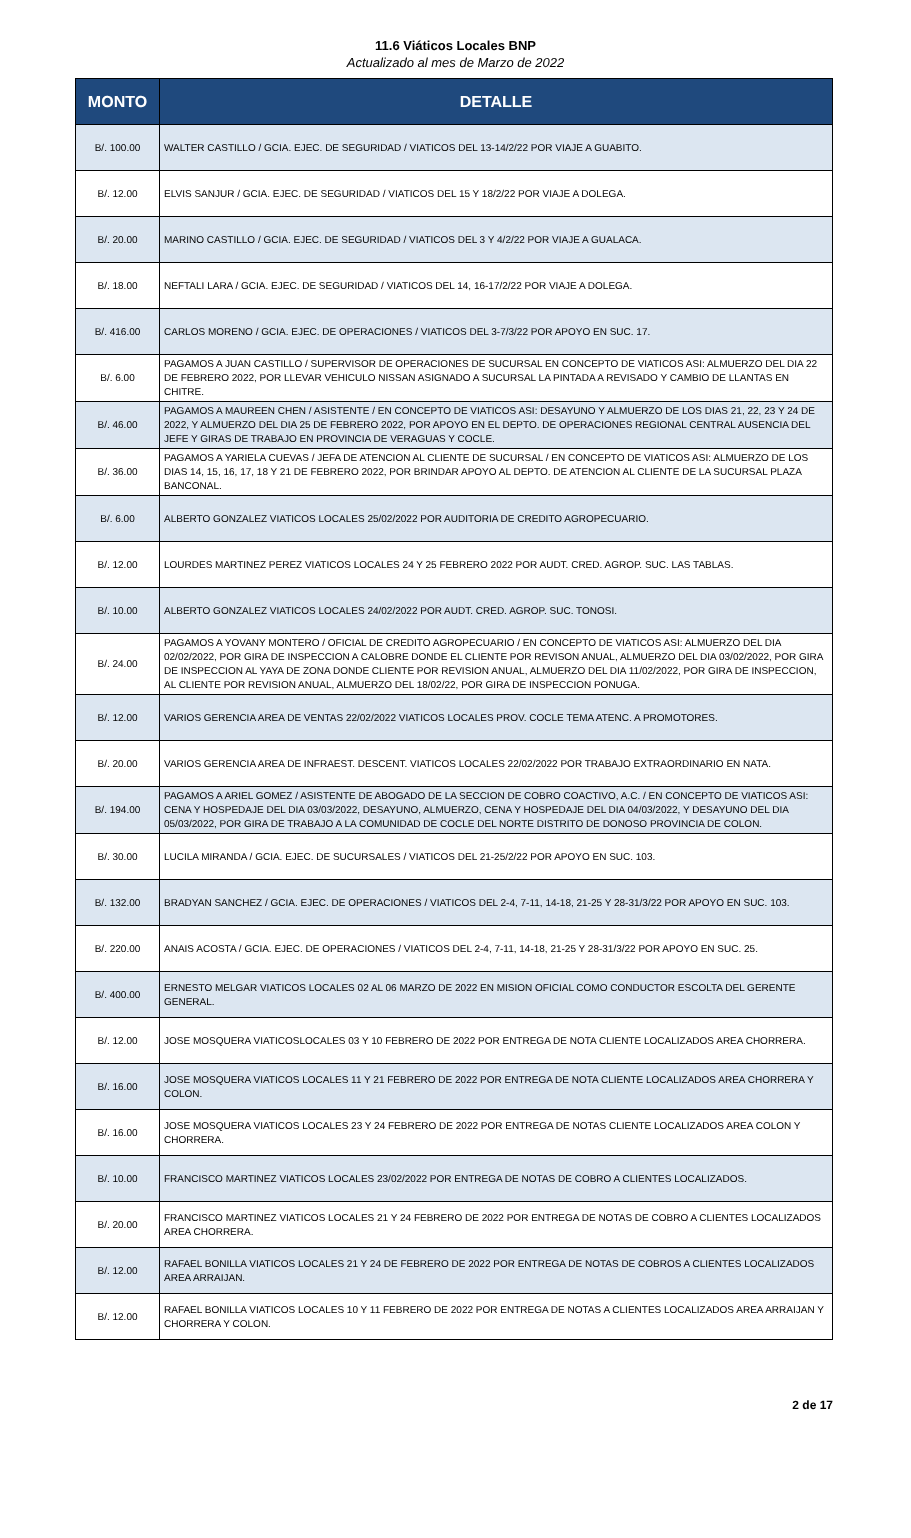11.6 Viáticos Locales BNP
Actualizado al mes de Marzo de 2022
| MONTO | DETALLE |
| --- | --- |
| B/. 100.00 | WALTER CASTILLO / GCIA. EJEC. DE SEGURIDAD / VIATICOS DEL 13-14/2/22 POR VIAJE A GUABITO. |
| B/. 12.00 | ELVIS SANJUR / GCIA. EJEC. DE SEGURIDAD / VIATICOS DEL 15 Y 18/2/22 POR VIAJE A DOLEGA. |
| B/. 20.00 | MARINO CASTILLO / GCIA. EJEC. DE SEGURIDAD / VIATICOS DEL 3 Y 4/2/22 POR VIAJE A GUALACA. |
| B/. 18.00 | NEFTALI LARA / GCIA. EJEC. DE SEGURIDAD / VIATICOS DEL 14, 16-17/2/22 POR VIAJE A DOLEGA. |
| B/. 416.00 | CARLOS MORENO / GCIA. EJEC. DE OPERACIONES / VIATICOS DEL 3-7/3/22 POR APOYO EN SUC. 17. |
| B/. 6.00 | PAGAMOS A JUAN CASTILLO / SUPERVISOR DE OPERACIONES DE SUCURSAL EN CONCEPTO DE VIATICOS ASI: ALMUERZO DEL DIA 22 DE FEBRERO 2022, POR LLEVAR VEHICULO NISSAN ASIGNADO A SUCURSAL LA PINTADA A REVISADO Y CAMBIO DE LLANTAS EN CHITRE. |
| B/. 46.00 | PAGAMOS A MAUREEN CHEN / ASISTENTE / EN CONCEPTO DE VIATICOS ASI: DESAYUNO Y ALMUERZO DE LOS DIAS 21, 22, 23 Y 24 DE 2022, Y ALMUERZO DEL DIA 25 DE FEBRERO 2022, POR APOYO EN EL DEPTO. DE OPERACIONES REGIONAL CENTRAL AUSENCIA DEL JEFE Y GIRAS DE TRABAJO EN PROVINCIA DE VERAGUAS Y COCLE. |
| B/. 36.00 | PAGAMOS A YARIELA CUEVAS / JEFA DE ATENCION AL CLIENTE DE SUCURSAL / EN CONCEPTO DE VIATICOS ASI: ALMUERZO DE LOS DIAS 14, 15, 16, 17, 18 Y 21 DE FEBRERO 2022, POR BRINDAR APOYO AL DEPTO. DE ATENCION AL CLIENTE DE LA SUCURSAL PLAZA BANCONAL. |
| B/. 6.00 | ALBERTO GONZALEZ VIATICOS LOCALES 25/02/2022 POR AUDITORIA DE CREDITO AGROPECUARIO. |
| B/. 12.00 | LOURDES MARTINEZ PEREZ VIATICOS LOCALES 24 Y 25 FEBRERO 2022 POR AUDT. CRED. AGROP. SUC. LAS TABLAS. |
| B/. 10.00 | ALBERTO GONZALEZ VIATICOS LOCALES 24/02/2022 POR AUDT. CRED. AGROP. SUC. TONOSI. |
| B/. 24.00 | PAGAMOS A YOVANY MONTERO / OFICIAL DE CREDITO AGROPECUARIO / EN CONCEPTO DE VIATICOS ASI: ALMUERZO DEL DIA 02/02/2022, POR GIRA DE INSPECCION A CALOBRE DONDE EL CLIENTE POR REVISON ANUAL, ALMUERZO DEL DIA 03/02/2022, POR GIRA DE INSPECCION AL YAYA DE ZONA DONDE CLIENTE POR REVISION ANUAL, ALMUERZO DEL DIA 11/02/2022, POR GIRA DE INSPECCION, AL CLIENTE POR REVISION ANUAL, ALMUERZO DEL 18/02/22, POR GIRA DE INSPECCION PONUGA. |
| B/. 12.00 | VARIOS GERENCIA AREA DE VENTAS 22/02/2022 VIATICOS LOCALES PROV. COCLE TEMA ATENC. A PROMOTORES. |
| B/. 20.00 | VARIOS GERENCIA AREA DE INFRAEST. DESCENT. VIATICOS LOCALES 22/02/2022 POR TRABAJO EXTRAORDINARIO EN NATA. |
| B/. 194.00 | PAGAMOS A ARIEL GOMEZ / ASISTENTE DE ABOGADO DE LA SECCION DE COBRO COACTIVO, A.C. / EN CONCEPTO DE VIATICOS ASI: CENA Y HOSPEDAJE DEL DIA 03/03/2022, DESAYUNO, ALMUERZO, CENA Y HOSPEDAJE DEL DIA 04/03/2022, Y DESAYUNO DEL DIA 05/03/2022, POR GIRA DE TRABAJO A LA COMUNIDAD DE COCLE DEL NORTE DISTRITO DE DONOSO PROVINCIA DE COLON. |
| B/. 30.00 | LUCILA MIRANDA / GCIA. EJEC. DE SUCURSALES / VIATICOS DEL 21-25/2/22 POR APOYO EN SUC. 103. |
| B/. 132.00 | BRADYAN SANCHEZ / GCIA. EJEC. DE OPERACIONES / VIATICOS DEL 2-4, 7-11, 14-18, 21-25 Y 28-31/3/22 POR APOYO EN SUC. 103. |
| B/. 220.00 | ANAIS ACOSTA / GCIA. EJEC. DE OPERACIONES / VIATICOS DEL 2-4, 7-11, 14-18, 21-25 Y 28-31/3/22 POR APOYO EN SUC. 25. |
| B/. 400.00 | ERNESTO MELGAR VIATICOS LOCALES 02 AL 06 MARZO DE 2022 EN MISION OFICIAL COMO CONDUCTOR ESCOLTA DEL GERENTE GENERAL. |
| B/. 12.00 | JOSE MOSQUERA VIATICOSLOCALES 03 Y 10 FEBRERO DE 2022 POR ENTREGA DE NOTA CLIENTE LOCALIZADOS AREA CHORRERA. |
| B/. 16.00 | JOSE MOSQUERA VIATICOS LOCALES 11 Y 21 FEBRERO DE 2022 POR ENTREGA DE NOTA CLIENTE LOCALIZADOS AREA CHORRERA Y COLON. |
| B/. 16.00 | JOSE MOSQUERA VIATICOS LOCALES 23 Y 24 FEBRERO DE 2022 POR ENTREGA DE NOTAS CLIENTE LOCALIZADOS AREA COLON Y CHORRERA. |
| B/. 10.00 | FRANCISCO MARTINEZ VIATICOS LOCALES 23/02/2022 POR ENTREGA DE NOTAS DE COBRO A CLIENTES LOCALIZADOS. |
| B/. 20.00 | FRANCISCO MARTINEZ VIATICOS LOCALES 21 Y 24 FEBRERO DE 2022 POR ENTREGA DE NOTAS DE COBRO A CLIENTES LOCALIZADOS AREA CHORRERA. |
| B/. 12.00 | RAFAEL BONILLA VIATICOS LOCALES 21 Y 24 DE FEBRERO DE 2022 POR ENTREGA DE NOTAS DE COBROS A CLIENTES LOCALIZADOS AREA ARRAIJAN. |
| B/. 12.00 | RAFAEL BONILLA VIATICOS LOCALES 10 Y 11 FEBRERO DE 2022 POR ENTREGA DE NOTAS A CLIENTES LOCALIZADOS AREA ARRAIJAN Y CHORRERA Y COLON. |
2 de 17